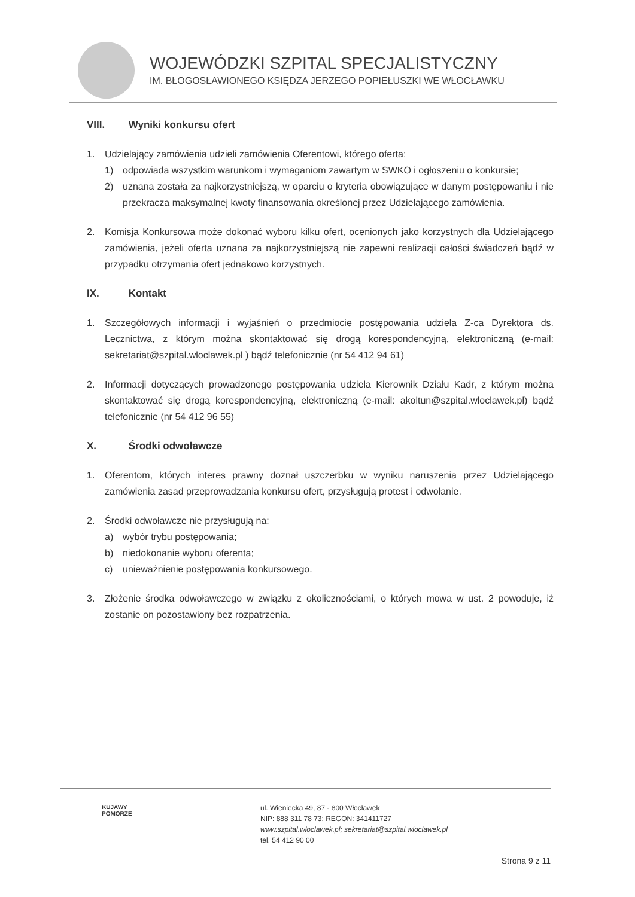WOJEWÓDZKI SZPITAL SPECJALISTYCZNY
IM. BŁOGOSŁAWIONEGO KSIĘDZA JERZEGO POPIEŁUSZKI WE WŁOCŁAWKU
VIII. Wyniki konkursu ofert
1. Udzielający zamówienia udzieli zamówienia Oferentowi, którego oferta:
1) odpowiada wszystkim warunkom i wymaganiom zawartym w SWKO i ogłoszeniu o konkursie;
2) uznana została za najkorzystniejszą, w oparciu o kryteria obowiązujące w danym postępowaniu i nie przekracza maksymalnej kwoty finansowania określonej przez Udzielającego zamówienia.
2. Komisja Konkursowa może dokonać wyboru kilku ofert, ocenionych jako korzystnych dla Udzielającego zamówienia, jeżeli oferta uznana za najkorzystniejszą nie zapewni realizacji całości świadczeń bądź w przypadku otrzymania ofert jednakowo korzystnych.
IX. Kontakt
1. Szczegółowych informacji i wyjaśnień o przedmiocie postępowania udziela Z-ca Dyrektora ds. Lecznictwa, z którym można skontaktować się drogą korespondencyjną, elektroniczną (e-mail: sekretariat@szpital.wloclawek.pl ) bądź telefonicznie (nr 54 412 94 61)
2. Informacji dotyczących prowadzonego postępowania udziela Kierownik Działu Kadr, z którym można skontaktować się drogą korespondencyjną, elektroniczną (e-mail: akoltun@szpital.wloclawek.pl) bądź telefonicznie (nr 54 412 96 55)
X. Środki odwoławcze
1. Oferentom, których interes prawny doznał uszczerbku w wyniku naruszenia przez Udzielającego zamówienia zasad przeprowadzania konkursu ofert, przysługują protest i odwołanie.
2. Środki odwoławcze nie przysługują na:
a) wybór trybu postępowania;
b) niedokonanie wyboru oferenta;
c) unieważnienie postępowania konkursowego.
3. Złożenie środka odwoławczego w związku z okolicznościami, o których mowa w ust. 2 powoduje, iż zostanie on pozostawiony bez rozpatrzenia.
KUJAWY
POMORZE
ul. Wieniecka 49, 87 - 800 Włocławek
NIP: 888 311 78 73; REGON: 341411727
www.szpital.wloclawek.pl; sekretariat@szpital.wloclawek.pl
tel. 54 412 90 00
Strona 9 z 11